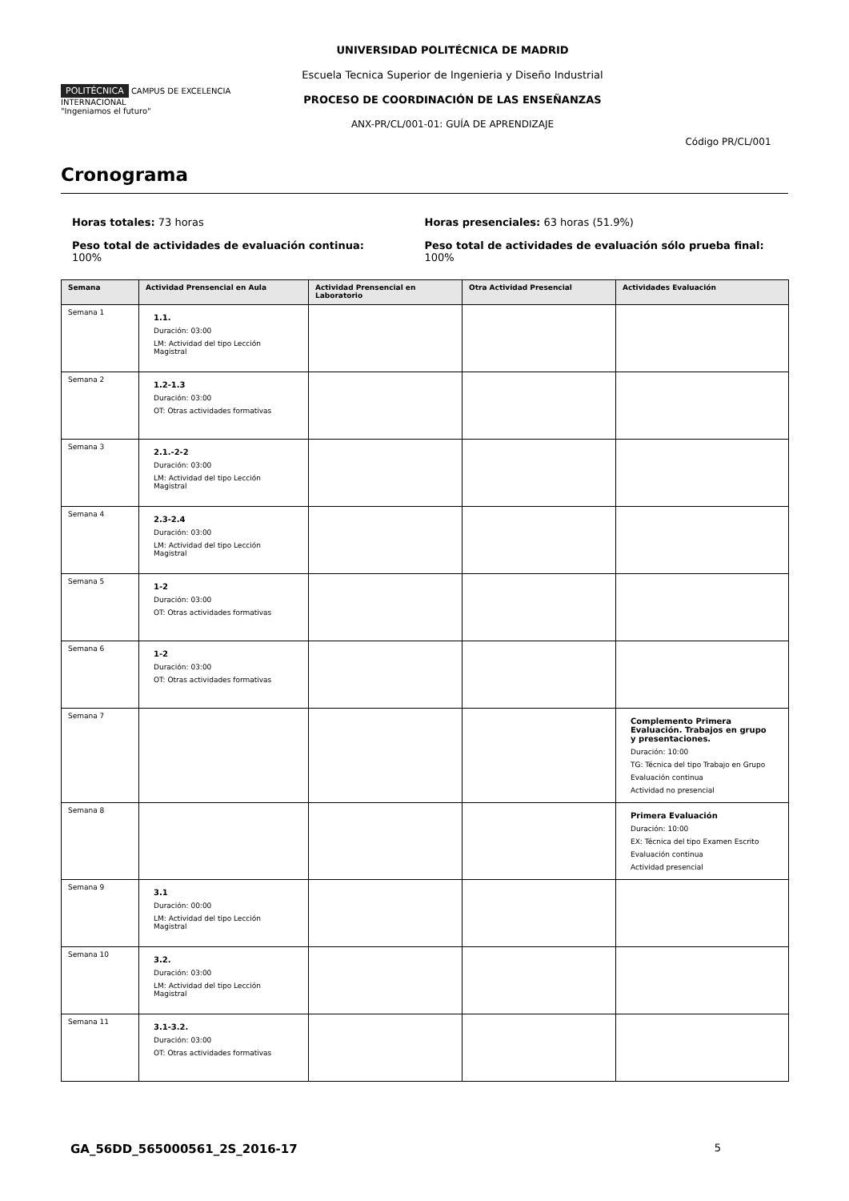POLITÉCNICA CAMPUS DE EXCELENCIA INTERNACIONAL
"Ingeniamos el futuro"
UNIVERSIDAD POLITÉCNICA DE MADRID
Escuela Tecnica Superior de Ingenieria y Diseño Industrial
PROCESO DE COORDINACIÓN DE LAS ENSEÑANZAS
ANX-PR/CL/001-01: GUÍA DE APRENDIZAJE
Código PR/CL/001
Cronograma
Horas totales: 73 horas
Peso total de actividades de evaluación continua:
100%
Horas presenciales: 63 horas (51.9%)
Peso total de actividades de evaluación sólo prueba final:
100%
| Semana | Actividad Prensencial en Aula | Actividad Prensencial en Laboratorio | Otra Actividad Presencial | Actividades Evaluación |
| --- | --- | --- | --- | --- |
| Semana 1 | 1.1. Duración: 03:00 LM: Actividad del tipo Lección Magistral | | | |
| Semana 2 | 1.2-1.3 Duración: 03:00 OT: Otras actividades formativas | | | |
| Semana 3 | 2.1.-2-2 Duración: 03:00 LM: Actividad del tipo Lección Magistral | | | |
| Semana 4 | 2.3-2.4 Duración: 03:00 LM: Actividad del tipo Lección Magistral | | | |
| Semana 5 | 1-2 Duración: 03:00 OT: Otras actividades formativas | | | |
| Semana 6 | 1-2 Duración: 03:00 OT: Otras actividades formativas | | | |
| Semana 7 | | | | Complemento Primera Evaluación. Trabajos en grupo y presentaciones. Duración: 10:00 TG: Técnica del tipo Trabajo en Grupo Evaluación continua Actividad no presencial |
| Semana 8 | | | | Primera Evaluación Duración: 10:00 EX: Técnica del tipo Examen Escrito Evaluación continua Actividad presencial |
| Semana 9 | 3.1 Duración: 00:00 LM: Actividad del tipo Lección Magistral | | | |
| Semana 10 | 3.2. Duración: 03:00 LM: Actividad del tipo Lección Magistral | | | |
| Semana 11 | 3.1-3.2. Duración: 03:00 OT: Otras actividades formativas | | | |
GA_56DD_565000561_2S_2016-17 5